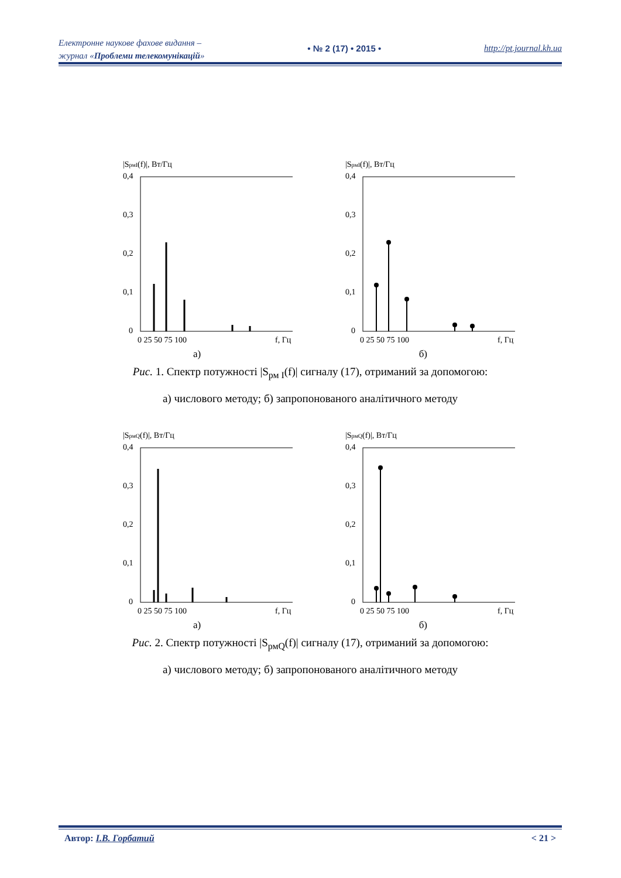Електронне наукове фахове видання –
журнал «Проблеми телекомунікацій»
• № 2 (17) • 2015 • http://pt.journal.kh.ua
|SрмI(f)|, Вт/Гц
0,4
0,3
0,2
0,1
0
0 25 50 75 100
f, Гц
|SрмI(f)|, Вт/Гц
0,4
0,3
0,2
0,1
0
0 25 50 75 100
f, Гц
а) б)
Рис. 1. Спектр потужності |S<sub>рм I</sub>(f)| сигналу (17), отриманий за допомогою:
а) числового методу; б) запропонованого аналітичного методу
|SрмQ(f)|, Вт/Гц
0,4
0,3
0,2
0,1
0
0 25 50 75 100
f, Гц
|SрмQ(f)|, Вт/Гц
0,4
0,3
0,2
0,1
0
0 25 50 75 100
f, Гц
а) б)
Рис. 2. Спектр потужності |S<sub>рмQ</sub>(f)| сигналу (17), отриманий за допомогою:
а) числового методу; б) запропонованого аналітичного методу
Автор: І.В. Горбатий < 21 >